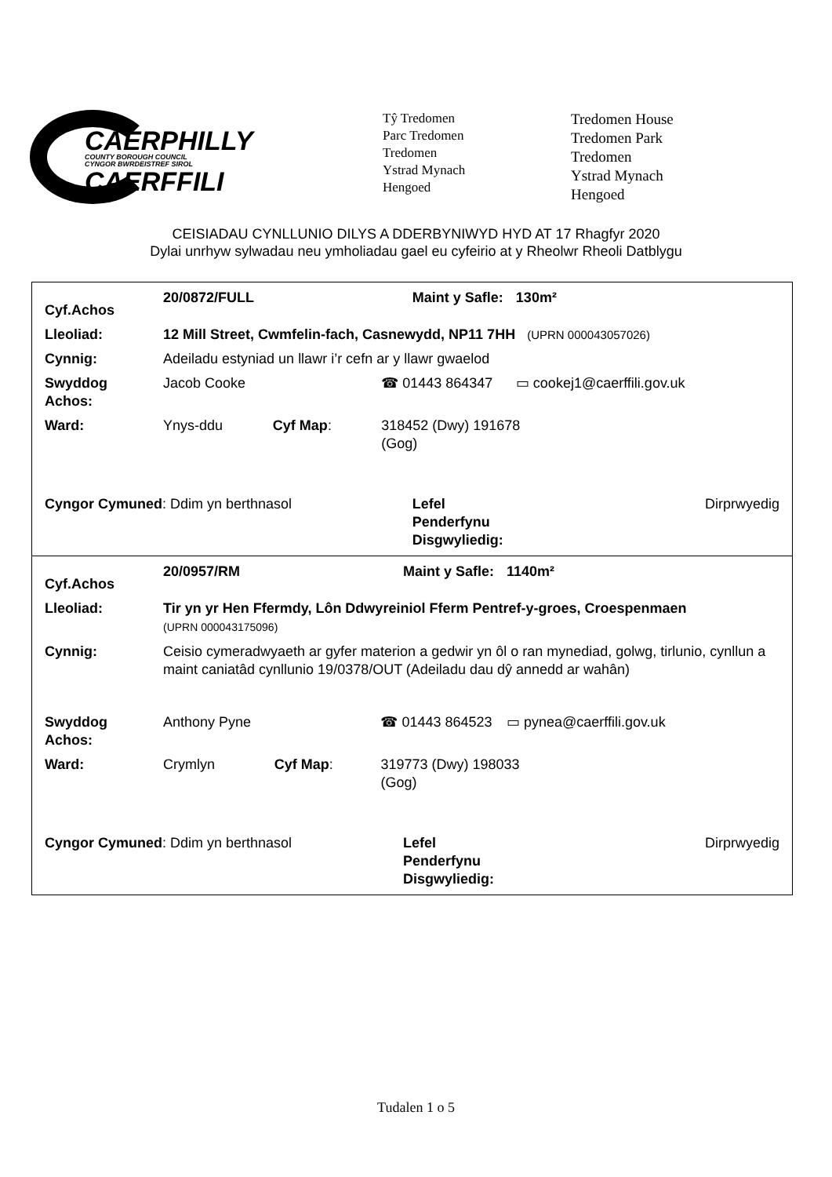CAERPHILLY
COUNTY BOROUGH COUNCIL
CYNGOR BWRDEISTREF SIROL
CAERFFILI
Tŷ Tredomen
Parc Tredomen
Tredomen
Ystrad Mynach
Hengoed
Tredomen House
Tredomen Park
Tredomen
Ystrad Mynach
Hengoed
CEISIADAU CYNLLUNIO DILYS A DDERBYNIWYD HYD AT 17 Rhagfyr 2020
Dylai unrhyw sylwadau neu ymholiadau gael eu cyfeirio at y Rheolwr Rheoli Datblygu
| / Cyf.Achos / 20/0872/FULL / / / Maint y Safle: / 130m² / / Lleoliad: / 12 Mill Street, Cwmfelin-fach, Casnewydd, NP11 7HH (UPRN 000043057026) / / / / / / Cynnig: / Adeiladu estyniad un llawr i’r cefn ar y llawr gwaelod / / / / / / Swyddog Achos: / Jacob Cooke / / ☎ 01443 864347 / / ▭ cookej1@caerffili.gov.uk / / Ward: / Ynys-ddu / Cyf Map : / 318452 (Dwy) 191678 (Gog) / / / / Cyngor Cymuned : Ddim yn berthnasol / / / / Lefel Penderfynu Disgwyliedig: / Dirprwyedig / |
| / Cyf.Achos / 20/0957/RM / / / Maint y Safle: / 1140m² / / Lleoliad: / Tir yn yr Hen Ffermdy, Lôn Ddwyreiniol Fferm Pentref-y-groes, Croespenmaen (UPRN 000043175096) / / / / / / Cynnig: / Ceisio cymeradwyaeth ar gyfer materion a gedwir yn ôl o ran mynediad, golwg, tirlunio, cynllun a maint caniatâd cynllunio 19/0378/OUT (Adeiladu dau dŷ annedd ar wahân) / / / / / / Swyddog Achos: / Anthony Pyne / / ☎ 01443 864523 / / ▭ pynea@caerffili.gov.uk / / Ward: / Crymlyn / Cyf Map : / 319773 (Dwy) 198033 (Gog) / / / / Cyngor Cymuned : Ddim yn berthnasol / / / / Lefel Penderfynu Disgwyliedig: / Dirprwyedig / |
Tudalen 1 o 5